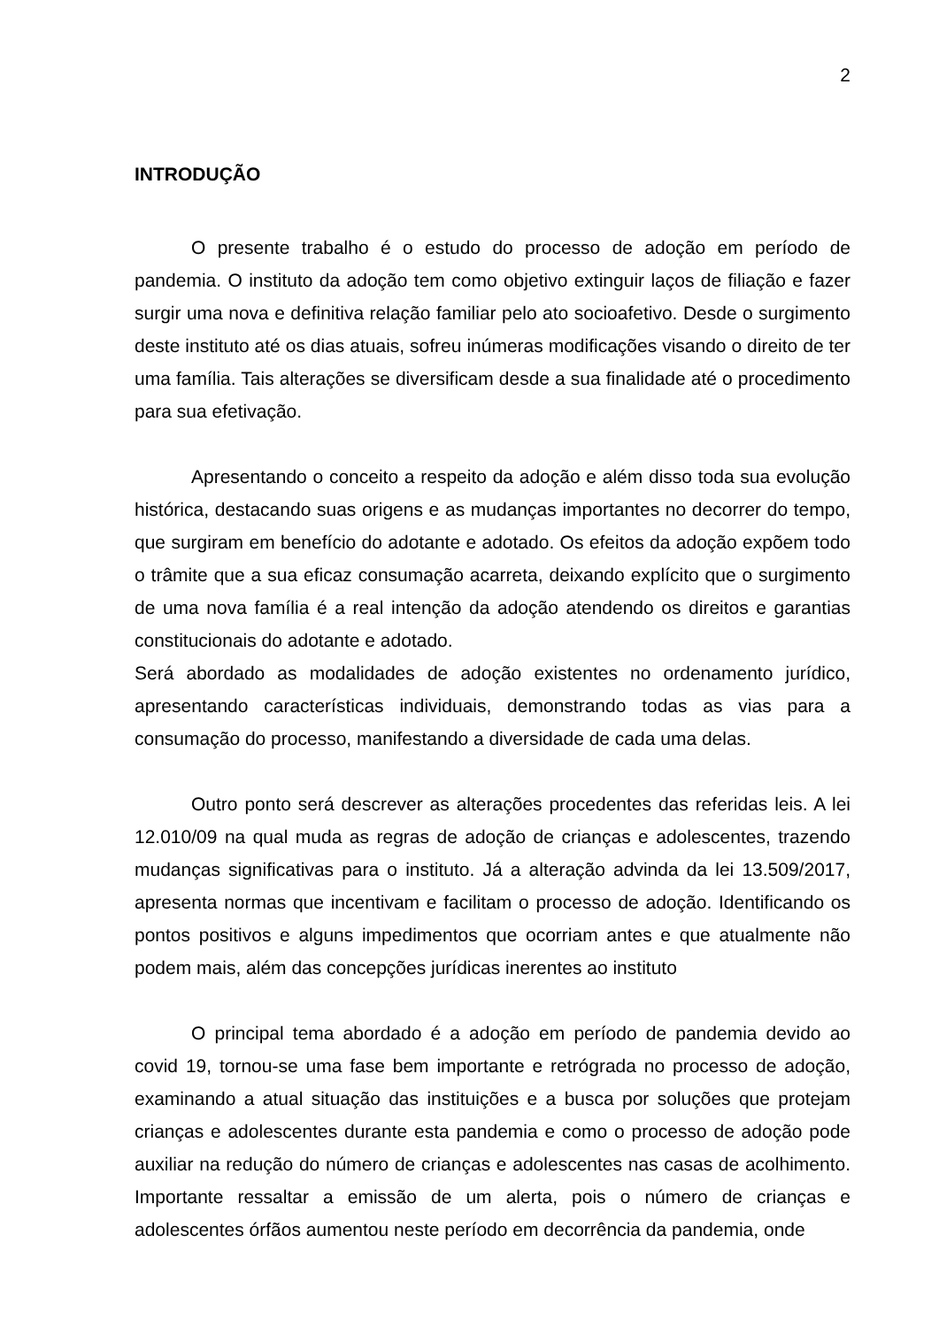2
INTRODUÇÃO
O presente trabalho é o estudo do processo de adoção em período de pandemia. O instituto da adoção tem como objetivo extinguir laços de filiação e fazer surgir uma nova e definitiva relação familiar pelo ato socioafetivo. Desde o surgimento deste instituto até os dias atuais, sofreu inúmeras modificações visando o direito de ter uma família. Tais alterações se diversificam desde a sua finalidade até o procedimento para sua efetivação.
Apresentando o conceito a respeito da adoção e além disso toda sua evolução histórica, destacando suas origens e as mudanças importantes no decorrer do tempo, que surgiram em benefício do adotante e adotado. Os efeitos da adoção expõem todo o trâmite que a sua eficaz consumação acarreta, deixando explícito que o surgimento de uma nova família é a real intenção da adoção atendendo os direitos e garantias constitucionais do adotante e adotado.
Será abordado as modalidades de adoção existentes no ordenamento jurídico, apresentando características individuais, demonstrando todas as vias para a consumação do processo, manifestando a diversidade de cada uma delas.
Outro ponto será descrever as alterações procedentes das referidas leis. A lei 12.010/09 na qual muda as regras de adoção de crianças e adolescentes, trazendo mudanças significativas para o instituto. Já a alteração advinda da lei 13.509/2017, apresenta normas que incentivam e facilitam o processo de adoção. Identificando os pontos positivos e alguns impedimentos que ocorriam antes e que atualmente não podem mais, além das concepções jurídicas inerentes ao instituto
O principal tema abordado é a adoção em período de pandemia devido ao covid 19, tornou-se uma fase bem importante e retrógrada no processo de adoção, examinando a atual situação das instituições e a busca por soluções que protejam crianças e adolescentes durante esta pandemia e como o processo de adoção pode auxiliar na redução do número de crianças e adolescentes nas casas de acolhimento. Importante ressaltar a emissão de um alerta, pois o número de crianças e adolescentes órfãos aumentou neste período em decorrência da pandemia, onde